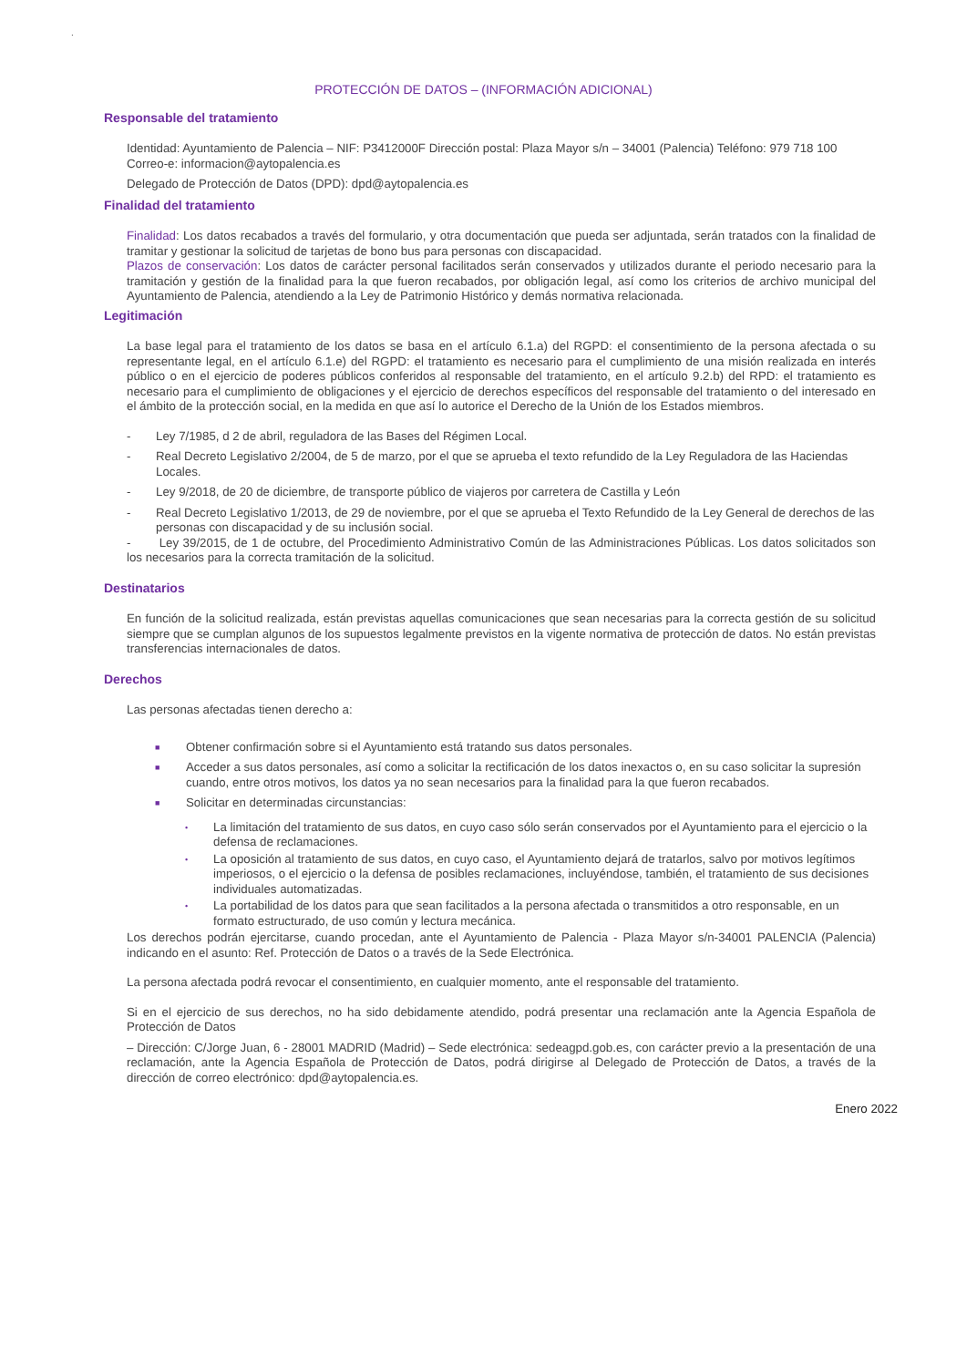.
PROTECCIÓN DE DATOS – (INFORMACIÓN ADICIONAL)
Responsable del tratamiento
Identidad: Ayuntamiento de Palencia – NIF: P3412000F Dirección postal: Plaza Mayor s/n – 34001 (Palencia) Teléfono: 979 718 100
Correo-e: informacion@aytopalencia.es
Delegado de Protección de Datos (DPD): dpd@aytopalencia.es
Finalidad del tratamiento
Finalidad: Los datos recabados a través del formulario, y otra documentación que pueda ser adjuntada, serán tratados con la finalidad de tramitar y gestionar la solicitud de tarjetas de bono bus para personas con discapacidad.
Plazos de conservación: Los datos de carácter personal facilitados serán conservados y utilizados durante el periodo necesario para la tramitación y gestión de la finalidad para la que fueron recabados, por obligación legal, así como los criterios de archivo municipal del Ayuntamiento de Palencia, atendiendo a la Ley de Patrimonio Histórico y demás normativa relacionada.
Legitimación
La base legal para el tratamiento de los datos se basa en el artículo 6.1.a) del RGPD: el consentimiento de la persona afectada o su representante legal, en el artículo 6.1.e) del RGPD: el tratamiento es necesario para el cumplimiento de una misión realizada en interés público o en el ejercicio de poderes públicos conferidos al responsable del tratamiento, en el artículo 9.2.b) del RPD: el tratamiento es necesario para el cumplimiento de obligaciones y el ejercicio de derechos específicos del responsable del tratamiento o del interesado en el ámbito de la protección social, en la medida en que así lo autorice el Derecho de la Unión de los Estados miembros.
- Ley 7/1985, d 2 de abril, reguladora de las Bases del Régimen Local.
- Real Decreto Legislativo 2/2004, de 5 de marzo, por el que se aprueba el texto refundido de la Ley Reguladora de las Haciendas Locales.
- Ley 9/2018, de 20 de diciembre, de transporte público de viajeros por carretera de Castilla y León
- Real Decreto Legislativo 1/2013, de 29 de noviembre, por el que se aprueba el Texto Refundido de la Ley General de derechos de las personas con discapacidad y de su inclusión social.
- Ley 39/2015, de 1 de octubre, del Procedimiento Administrativo Común de las Administraciones Públicas. Los datos solicitados son los necesarios para la correcta tramitación de la solicitud.
Destinatarios
En función de la solicitud realizada, están previstas aquellas comunicaciones que sean necesarias para la correcta gestión de su solicitud siempre que se cumplan algunos de los supuestos legalmente previstos en la vigente normativa de protección de datos. No están previstas transferencias internacionales de datos.
Derechos
Las personas afectadas tienen derecho a:
■ Obtener confirmación sobre si el Ayuntamiento está tratando sus datos personales.
■ Acceder a sus datos personales, así como a solicitar la rectificación de los datos inexactos o, en su caso solicitar la supresión cuando, entre otros motivos, los datos ya no sean necesarios para la finalidad para la que fueron recabados.
■ Solicitar en determinadas circunstancias:
• La limitación del tratamiento de sus datos, en cuyo caso sólo serán conservados por el Ayuntamiento para el ejercicio o la defensa de reclamaciones.
• La oposición al tratamiento de sus datos, en cuyo caso, el Ayuntamiento dejará de tratarlos, salvo por motivos legítimos imperiosos, o el ejercicio o la defensa de posibles reclamaciones, incluyéndose, también, el tratamiento de sus decisiones individuales automatizadas.
• La portabilidad de los datos para que sean facilitados a la persona afectada o transmitidos a otro responsable, en un formato estructurado, de uso común y lectura mecánica.
Los derechos podrán ejercitarse, cuando procedan, ante el Ayuntamiento de Palencia - Plaza Mayor s/n-34001 PALENCIA (Palencia) indicando en el asunto: Ref. Protección de Datos o a través de la Sede Electrónica.
La persona afectada podrá revocar el consentimiento, en cualquier momento, ante el responsable del tratamiento.
Si en el ejercicio de sus derechos, no ha sido debidamente atendido, podrá presentar una reclamación ante la Agencia Española de Protección de Datos
– Dirección: C/Jorge Juan, 6 - 28001 MADRID (Madrid) – Sede electrónica: sedeagpd.gob.es, con carácter previo a la presentación de una reclamación, ante la Agencia Española de Protección de Datos, podrá dirigirse al Delegado de Protección de Datos, a través de la dirección de correo electrónico: dpd@aytopalencia.es.
Enero 2022